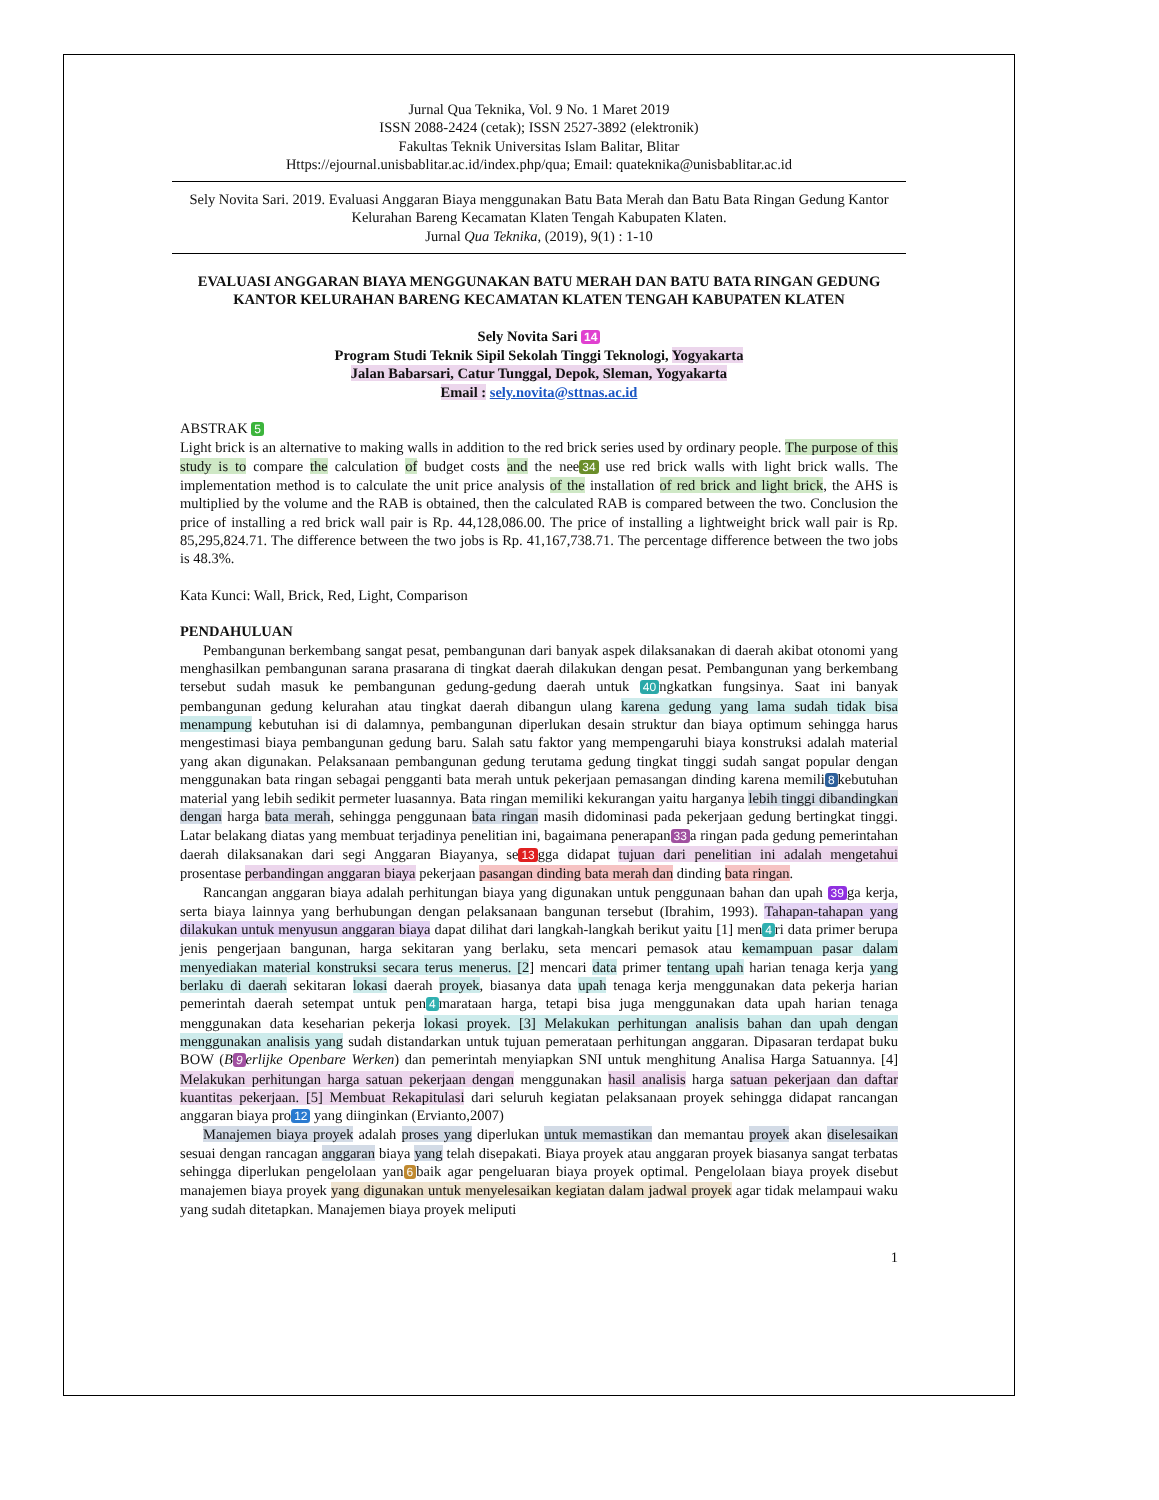Jurnal Qua Teknika, Vol. 9 No. 1 Maret 2019
ISSN 2088-2424 (cetak); ISSN 2527-3892 (elektronik)
Fakultas Teknik Universitas Islam Balitar, Blitar
Https://ejournal.unisbablitar.ac.id/index.php/qua; Email: quateknika@unisbablitar.ac.id
Sely Novita Sari. 2019. Evaluasi Anggaran Biaya menggunakan Batu Bata Merah dan Batu Bata Ringan Gedung Kantor Kelurahan Bareng Kecamatan Klaten Tengah Kabupaten Klaten.
Jurnal Qua Teknika, (2019), 9(1) : 1-10
EVALUASI ANGGARAN BIAYA MENGGUNAKAN BATU MERAH DAN BATU BATA RINGAN GEDUNG KANTOR KELURAHAN BARENG KECAMATAN KLATEN TENGAH KABUPATEN KLATEN
Sely Novita Sari 14
Program Studi Teknik Sipil Sekolah Tinggi Teknologi, Yogyakarta
Jalan Babarsari, Catur Tunggal, Depok, Sleman, Yogyakarta
Email : sely.novita@sttnas.ac.id
ABSTRAK 5
Light brick is an alternative to making walls in addition to the red brick series used by ordinary people. The purpose of this study is to compare the calculation of budget costs and the nee 34 use red brick walls with light brick walls. The implementation method is to calculate the unit price analysis of the installation of red brick and light brick, the AHS is multiplied by the volume and the RAB is obtained, then the calculated RAB is compared between the two. Conclusion the price of installing a red brick wall pair is Rp. 44,128,086.00. The price of installing a lightweight brick wall pair is Rp. 85,295,824.71. The difference between the two jobs is Rp. 41,167,738.71. The percentage difference between the two jobs is 48.3%.
Kata Kunci: Wall, Brick, Red, Light, Comparison
PENDAHULUAN
Pembangunan berkembang sangat pesat, pembangunan dari banyak aspek dilaksanakan di daerah akibat otonomi yang menghasilkan pembangunan sarana prasarana di tingkat daerah dilakukan dengan pesat. Pembangunan yang berkembang tersebut sudah masuk ke pembangunan gedung-gedung daerah untuk 40 ngkatkan fungsinya. Saat ini banyak pembangunan gedung kelurahan atau tingkat daerah dibangun ulang karena gedung yang lama sudah tidak bisa menampung kebutuhan isi di dalamnya, pembangunan diperlukan desain struktur dan biaya optimum sehingga harus mengestimasi biaya pembangunan gedung baru. Salah satu faktor yang mempengaruhi biaya konstruksi adalah material yang akan digunakan. Pelaksanaan pembangunan gedung terutama gedung tingkat tinggi sudah sangat popular dengan menggunakan bata ringan sebagai pengganti bata merah untuk pekerjaan pemasangan dinding karena memili 8 kebutuhan material yang lebih sedikit permeter luasannya. Bata ringan memiliki kekurangan yaitu harganya lebih tinggi dibandingkan dengan harga bata merah, sehingga penggunaan bata ringan masih didominasi pada pekerjaan gedung bertingkat tinggi. Latar belakang diatas yang membuat terjadinya penelitian ini, bagaimana penerapan 33 a ringan pada gedung pemerintahan daerah dilaksanakan dari segi Anggaran Biayanya, se 13 gga didapat tujuan dari penelitian ini adalah mengetahui prosentase perbandingan anggaran biaya pekerjaan pasangan dinding bata merah dan dinding bata ringan.
Rancangan anggaran biaya adalah perhitungan biaya yang digunakan untuk penggunaan bahan dan upah 39 ga kerja, serta biaya lainnya yang berhubungan dengan pelaksanaan bangunan tersebut (Ibrahim, 1993). Tahapan-tahapan yang dilakukan untuk menyusun anggaran biaya dapat dilihat dari langkah-langkah berikut yaitu [1] men 4 ri data primer berupa jenis pengerjaan bangunan, harga sekitaran yang berlaku, seta mencari pemasok atau kemampuan pasar dalam menyediakan material konstruksi secara terus menerus. [2] mencari data primer tentang upah harian tenaga kerja yang berlaku di daerah sekitaran lokasi daerah proyek, biasanya data upah tenaga kerja menggunakan data pekerja harian pemerintah daerah setempat untuk pen 4 marataan harga, tetapi bisa juga menggunakan data upah harian tenaga menggunakan data keseharian pekerja lokasi proyek. [3] Melakukan perhitungan analisis bahan dan upah dengan menggunakan analisis yang sudah distandarkan untuk tujuan pemerataan perhitungan anggaran. Dipasaran terdapat buku BOW (B 9 erlijke Openbare Werken) dan pemerintah menyiapkan SNI untuk menghitung Analisa Harga Satuannya. [4] Melakukan perhitungan harga satuan pekerjaan dengan menggunakan hasil analisis harga satuan pekerjaan dan daftar kuantitas pekerjaan. [5] Membuat Rekapitulasi dari seluruh kegiatan pelaksanaan proyek sehingga didapat rancangan anggaran biaya pro 12 yang diinginkan (Ervianto,2007)
Manajemen biaya proyek adalah proses yang diperlukan untuk memastikan dan memantau proyek akan diselesaikan sesuai dengan rancagan anggaran biaya yang telah disepakati. Biaya proyek atau anggaran proyek biasanya sangat terbatas sehingga diperlukan pengelolaan yan 6 baik agar pengeluaran biaya proyek optimal. Pengelolaan biaya proyek disebut manajemen biaya proyek yang digunakan untuk menyelesaikan kegiatan dalam jadwal proyek agar tidak melampaui waku yang sudah ditetapkan. Manajemen biaya proyek meliputi
1